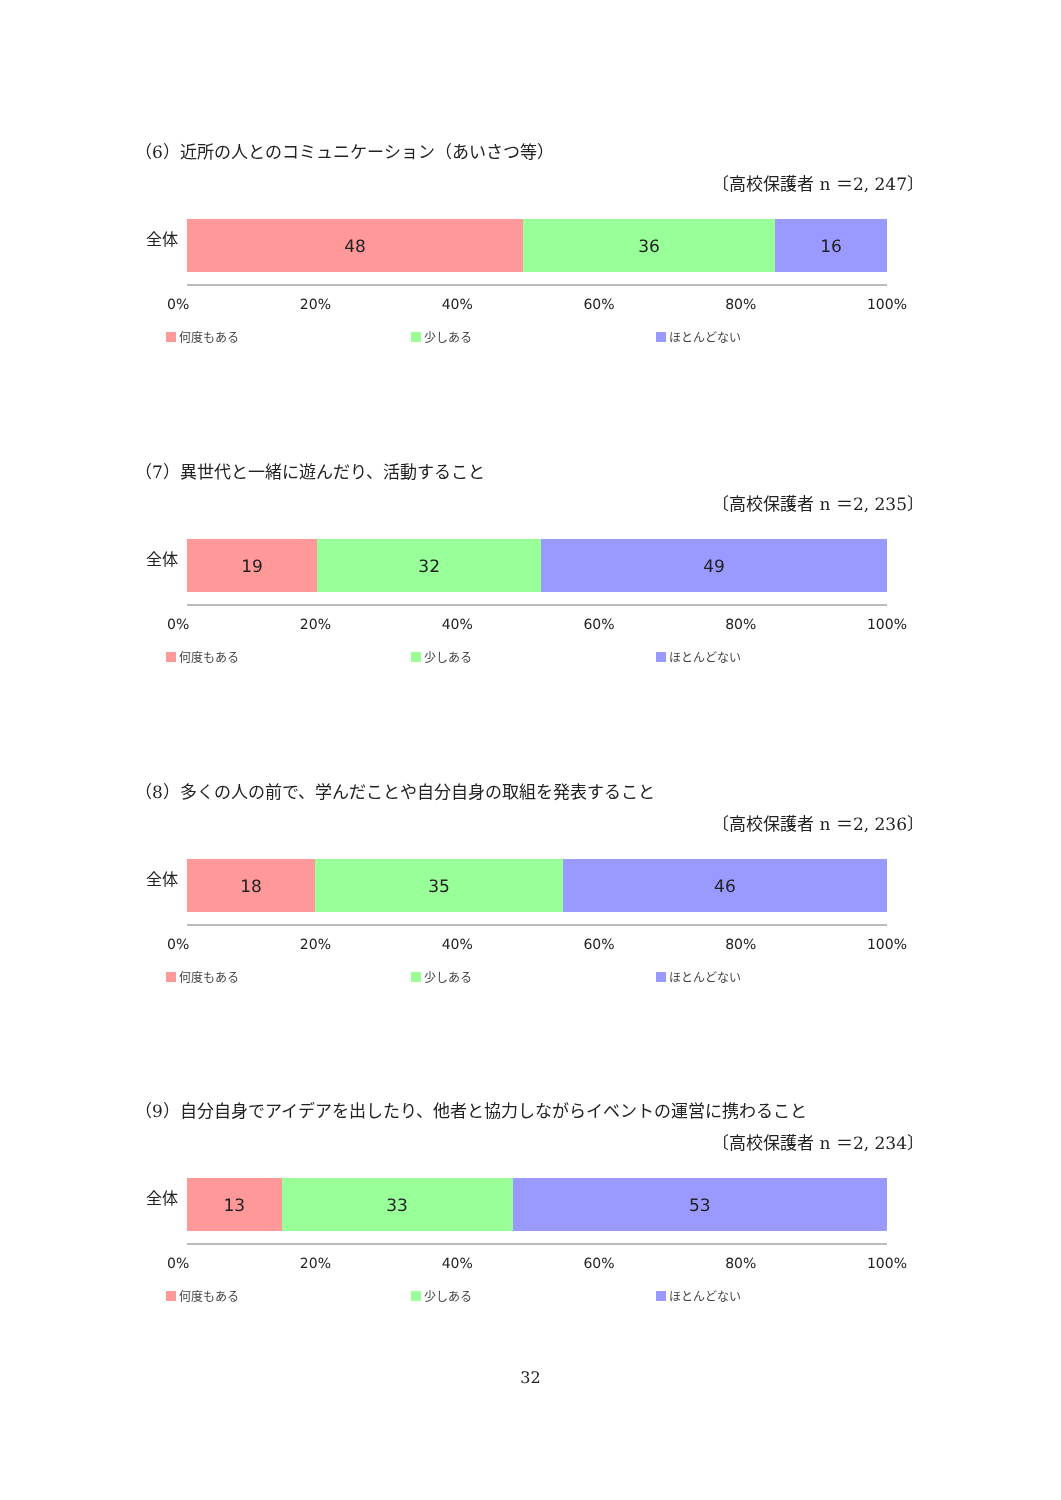（6）近所の人とのコミュニケーション（あいさつ等）
〔高校保護者 n ＝2, 247〕
全体
48 36 16
0% 20% 40% 60% 80% 100%
何度もある 少しある ほとんどない
（7）異世代と一緒に遊んだり、活動すること
〔高校保護者 n ＝2, 235〕
全体
19 32 49
0% 20% 40% 60% 80% 100%
何度もある 少しある ほとんどない
（8）多くの人の前で、学んだことや自分自身の取組を発表すること
〔高校保護者 n ＝2, 236〕
全体
18 35 46
0% 20% 40% 60% 80% 100%
何度もある 少しある ほとんどない
（9）自分自身でアイデアを出したり、他者と協力しながらイベントの運営に携わること
〔高校保護者 n ＝2, 234〕
全体
13 33 53
0% 20% 40% 60% 80% 100%
何度もある 少しある ほとんどない
32